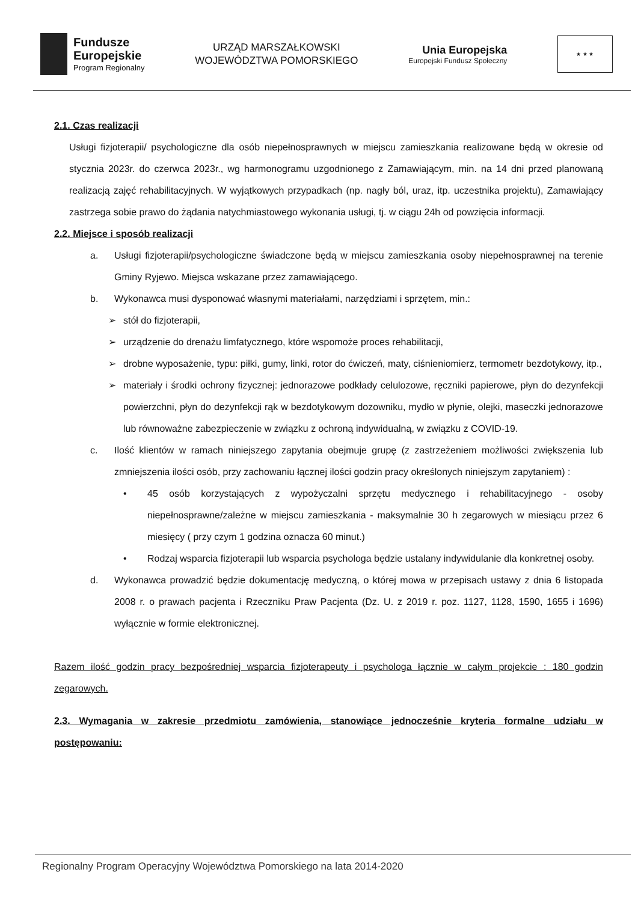Fundusze
Europejskie
Program Regionalny
URZĄD MARSZAŁKOWSKI
WOJEWÓDZTWA POMORSKIEGO
Unia Europejska
Europejski Fundusz Społeczny
★ ★ ★
2.1. Czas realizacji
Usługi fizjoterapii/ psychologiczne dla osób niepełnosprawnych w miejscu zamieszkania realizowane będą w okresie od stycznia 2023r. do czerwca 2023r., wg harmonogramu uzgodnionego z Zamawiającym, min. na 14 dni przed planowaną realizacją zajęć rehabilitacyjnych. W wyjątkowych przypadkach (np. nagły ból, uraz, itp. uczestnika projektu), Zamawiający zastrzega sobie prawo do żądania natychmiastowego wykonania usługi, tj. w ciągu 24h od powzięcia informacji.
2.2. Miejsce i sposób realizacji
a. Usługi fizjoterapii/psychologiczne świadczone będą w miejscu zamieszkania osoby niepełnosprawnej na terenie Gminy Ryjewo. Miejsca wskazane przez zamawiającego.
b. Wykonawca musi dysponować własnymi materiałami, narzędziami i sprzętem, min.:
➢ stół do fizjoterapii,
➢ urządzenie do drenażu limfatycznego, które wspomoże proces rehabilitacji,
➢ drobne wyposażenie, typu: piłki, gumy, linki, rotor do ćwiczeń, maty, ciśnieniomierz, termometr bezdotykowy, itp.,
➢ materiały i środki ochrony fizycznej: jednorazowe podkłady celulozowe, ręczniki papierowe, płyn do dezynfekcji powierzchni, płyn do dezynfekcji rąk w bezdotykowym dozowniku, mydło w płynie, olejki, maseczki jednorazowe lub równoważne zabezpieczenie w związku z ochroną indywidualną, w związku z COVID-19.
c. Ilość klientów w ramach niniejszego zapytania obejmuje grupę (z zastrzeżeniem możliwości zwiększenia lub zmniejszenia ilości osób, przy zachowaniu łącznej ilości godzin pracy określonych niniejszym zapytaniem) :
• 45 osób korzystających z wypożyczalni sprzętu medycznego i rehabilitacyjnego - osoby niepełnosprawne/zależne w miejscu zamieszkania - maksymalnie 30 h zegarowych w miesiącu przez 6 miesięcy ( przy czym 1 godzina oznacza 60 minut.)
• Rodzaj wsparcia fizjoterapii lub wsparcia psychologa będzie ustalany indywidulanie dla konkretnej osoby.
d. Wykonawca prowadzić będzie dokumentację medyczną, o której mowa w przepisach ustawy z dnia 6 listopada 2008 r. o prawach pacjenta i Rzeczniku Praw Pacjenta (Dz. U. z 2019 r. poz. 1127, 1128, 1590, 1655 i 1696) wyłącznie w formie elektronicznej.
Razem ilość godzin pracy bezpośredniej wsparcia fizjoterapeuty i psychologa łącznie w całym projekcie : 180 godzin zegarowych.
2.3. Wymagania w zakresie przedmiotu zamówienia, stanowiące jednocześnie kryteria formalne udziału w postępowaniu:
Regionalny Program Operacyjny Województwa Pomorskiego na lata 2014-2020